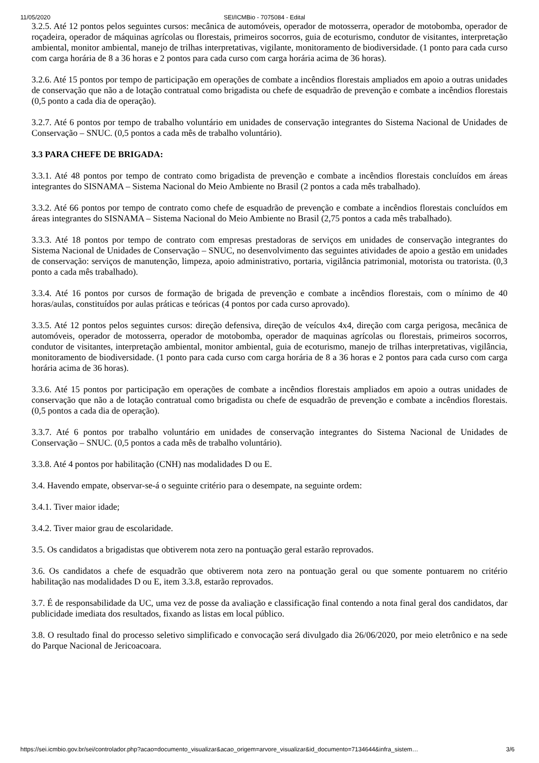11/05/2020 SEI/ICMBio - 7075084 - Edital
3.2.5. Até 12 pontos pelos seguintes cursos: mecânica de automóveis, operador de motosserra, operador de motobomba, operador de roçadeira, operador de máquinas agrícolas ou florestais, primeiros socorros, guia de ecoturismo, condutor de visitantes, interpretação ambiental, monitor ambiental, manejo de trilhas interpretativas, vigilante, monitoramento de biodiversidade. (1 ponto para cada curso com carga horária de 8 a 36 horas e 2 pontos para cada curso com carga horária acima de 36 horas).
3.2.6. Até 15 pontos por tempo de participação em operações de combate a incêndios florestais ampliados em apoio a outras unidades de conservação que não a de lotação contratual como brigadista ou chefe de esquadrão de prevenção e combate a incêndios florestais (0,5 ponto a cada dia de operação).
3.2.7. Até 6 pontos por tempo de trabalho voluntário em unidades de conservação integrantes do Sistema Nacional de Unidades de Conservação – SNUC. (0,5 pontos a cada mês de trabalho voluntário).
3.3 PARA CHEFE DE BRIGADA:
3.3.1. Até 48 pontos por tempo de contrato como brigadista de prevenção e combate a incêndios florestais concluídos em áreas integrantes do SISNAMA – Sistema Nacional do Meio Ambiente no Brasil (2 pontos a cada mês trabalhado).
3.3.2. Até 66 pontos por tempo de contrato como chefe de esquadrão de prevenção e combate a incêndios florestais concluídos em áreas integrantes do SISNAMA – Sistema Nacional do Meio Ambiente no Brasil (2,75 pontos a cada mês trabalhado).
3.3.3. Até 18 pontos por tempo de contrato com empresas prestadoras de serviços em unidades de conservação integrantes do Sistema Nacional de Unidades de Conservação – SNUC, no desenvolvimento das seguintes atividades de apoio a gestão em unidades de conservação: serviços de manutenção, limpeza, apoio administrativo, portaria, vigilância patrimonial, motorista ou tratorista. (0,3 ponto a cada mês trabalhado).
3.3.4. Até 16 pontos por cursos de formação de brigada de prevenção e combate a incêndios florestais, com o mínimo de 40 horas/aulas, constituídos por aulas práticas e teóricas (4 pontos por cada curso aprovado).
3.3.5. Até 12 pontos pelos seguintes cursos: direção defensiva, direção de veículos 4x4, direção com carga perigosa, mecânica de automóveis, operador de motosserra, operador de motobomba, operador de maquinas agrícolas ou florestais, primeiros socorros, condutor de visitantes, interpretação ambiental, monitor ambiental, guia de ecoturismo, manejo de trilhas interpretativas, vigilância, monitoramento de biodiversidade. (1 ponto para cada curso com carga horária de 8 a 36 horas e 2 pontos para cada curso com carga horária acima de 36 horas).
3.3.6. Até 15 pontos por participação em operações de combate a incêndios florestais ampliados em apoio a outras unidades de conservação que não a de lotação contratual como brigadista ou chefe de esquadrão de prevenção e combate a incêndios florestais. (0,5 pontos a cada dia de operação).
3.3.7. Até 6 pontos por trabalho voluntário em unidades de conservação integrantes do Sistema Nacional de Unidades de Conservação – SNUC. (0,5 pontos a cada mês de trabalho voluntário).
3.3.8. Até 4 pontos por habilitação (CNH) nas modalidades D ou E.
3.4. Havendo empate, observar-se-á o seguinte critério para o desempate, na seguinte ordem:
3.4.1. Tiver maior idade;
3.4.2. Tiver maior grau de escolaridade.
3.5. Os candidatos a brigadistas que obtiverem nota zero na pontuação geral estarão reprovados.
3.6. Os candidatos a chefe de esquadrão que obtiverem nota zero na pontuação geral ou que somente pontuarem no critério habilitação nas modalidades D ou E, item 3.3.8, estarão reprovados.
3.7. É de responsabilidade da UC, uma vez de posse da avaliação e classificação final contendo a nota final geral dos candidatos, dar publicidade imediata dos resultados, fixando as listas em local público.
3.8. O resultado final do processo seletivo simplificado e convocação será divulgado dia 26/06/2020, por meio eletrônico e na sede do Parque Nacional de Jericoacoara.
https://sei.icmbio.gov.br/sei/controlador.php?acao=documento_visualizar&acao_origem=arvore_visualizar&id_documento=7134644&infra_sistem… 3/6